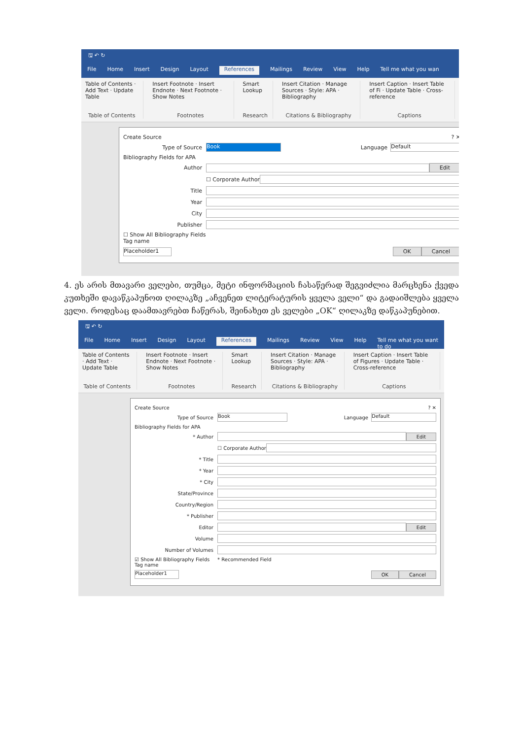🖫 ↶ ↻
File Home Insert Design Layout References Mailings Review View Help Tell me what you wan
Table of Contents · Add Text · Update Table
Table of Contents
Insert Footnote · Insert Endnote · Next Footnote · Show Notes
Footnotes
Smart Lookup
Research
Insert Citation · Manage Sources · Style: APA · Bibliography
Citations & Bibliography
Insert Caption · Insert Table of Fi · Update Table · Cross-reference
Captions
Create Source? ✕
Type of Source Book Language Default
Bibliography Fields for APA
Author Edit
☐ Corporate Author
Title
Year
City
Publisher
☐ Show All Bibliography Fields
Tag name
Placeholder1 OK Cancel
4. ეს არის მთავარი ველები, თუმცა, მეტი ინფორმაციის ჩასაწერად შეგვიძლია მარცხენა ქვედა კუთხეში დავაწკაპუნოთ ღილაკზე „აჩვენეთ ლიტერატურის ყველა ველი“ და გადაიშლება ყველა ველი. როდესაც დაამთავრებთ ჩაწერას, შეინახეთ ეს ველები „OK“ ღილაკზე დაწკაპუნებით.
🖫 ↶ ↻
File Home Insert Design Layout References Mailings Review View Help Tell me what you want to do
Table of Contents · Add Text · Update Table
Table of Contents
Insert Footnote · Insert Endnote · Next Footnote · Show Notes
Footnotes
Smart Lookup
Research
Insert Citation · Manage Sources · Style: APA · Bibliography
Citations & Bibliography
Insert Caption · Insert Table of Figures · Update Table · Cross-reference
Captions
Create Source? ✕
Type of Source Book Language Default
Bibliography Fields for APA
* Author Edit
☐ Corporate Author
* Title
* Year
* City
State/Province
Country/Region
* Publisher
Editor Edit
Volume
Number of Volumes
☑ Show All Bibliography Fields * Recommended Field
Tag name
Placeholder1 OK Cancel